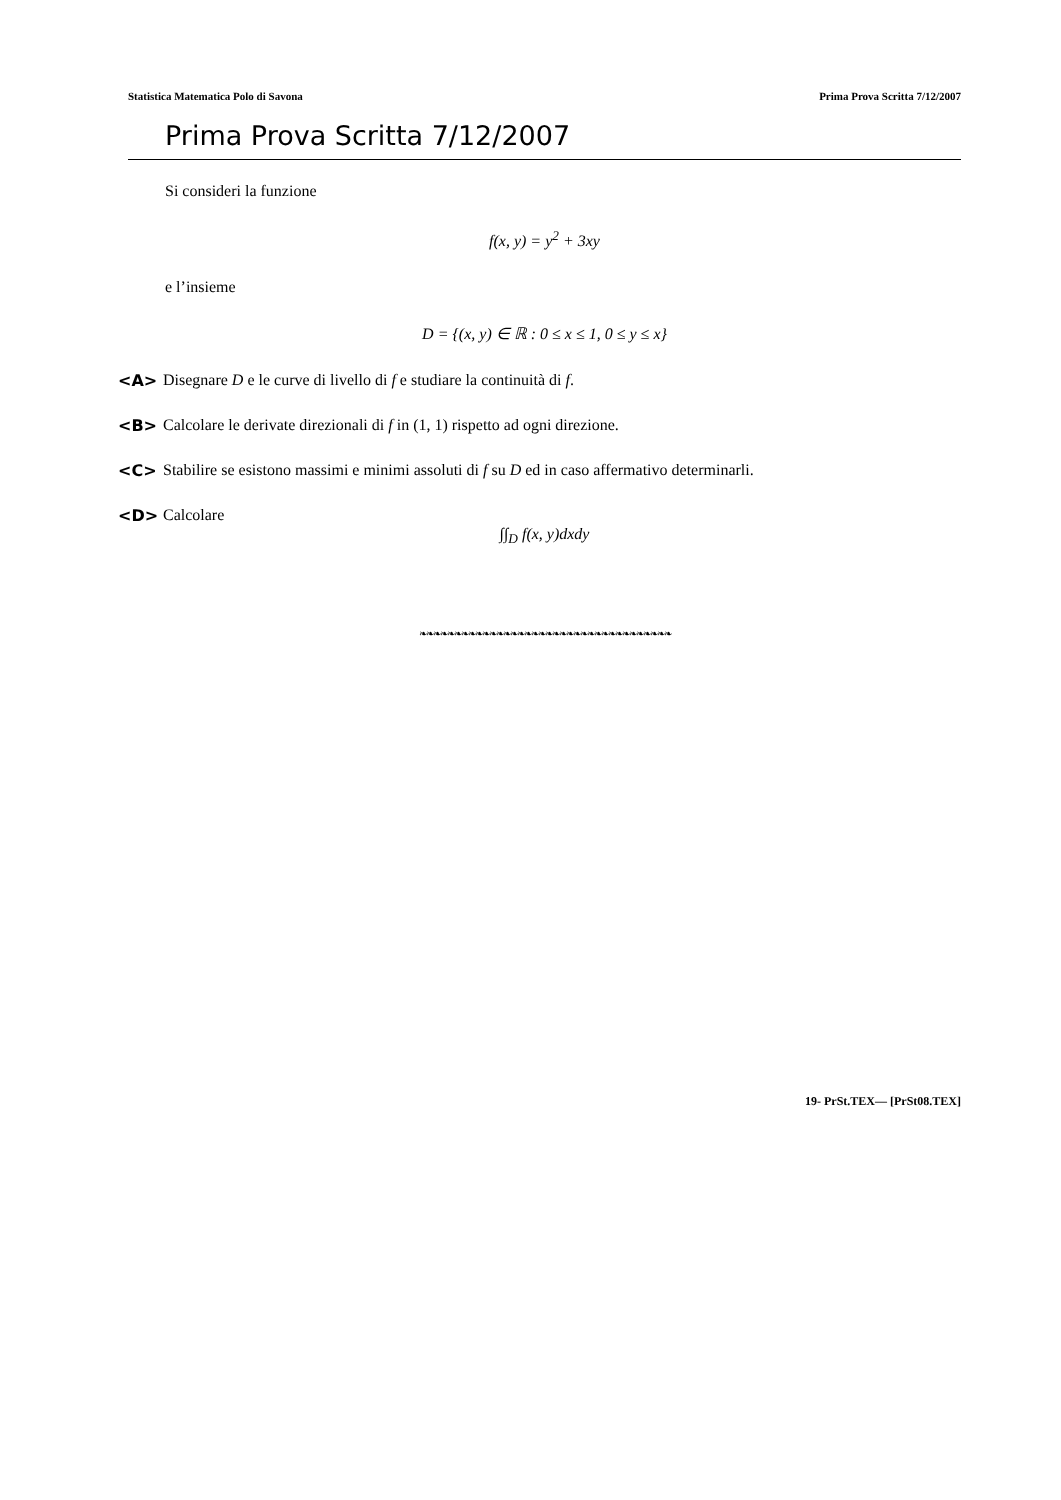Statistica Matematica Polo di Savona Prima Prova Scritta 7/12/2007
Prima Prova Scritta 7/12/2007
Si consideri la funzione
f(x, y) = y<sup>2</sup> + 3xy
e l’insieme
D = {(x, y) ∈ ℝ : 0 ≤ x ≤ 1, 0 ≤ y ≤ x}
<A> Disegnare D e le curve di livello di f e studiare la continuità di f.
<B> Calcolare le derivate direzionali di f in (1, 1) rispetto ad ogni direzione.
<C> Stabilire se esistono massimi e minimi assoluti di f su D ed in caso affermativo determinarli.
<D> Calcolare
∫∫<sub>D</sub> f(x, y)dxdy
❧❧❧❧❧❧❧❧❧❧❧❧❧❧❧❧❧❧❧❧❧❧❧❧❧❧❧❧❧❧❧❧❧❧❧❧
19- PrSt.TEX— [PrSt08.TEX]